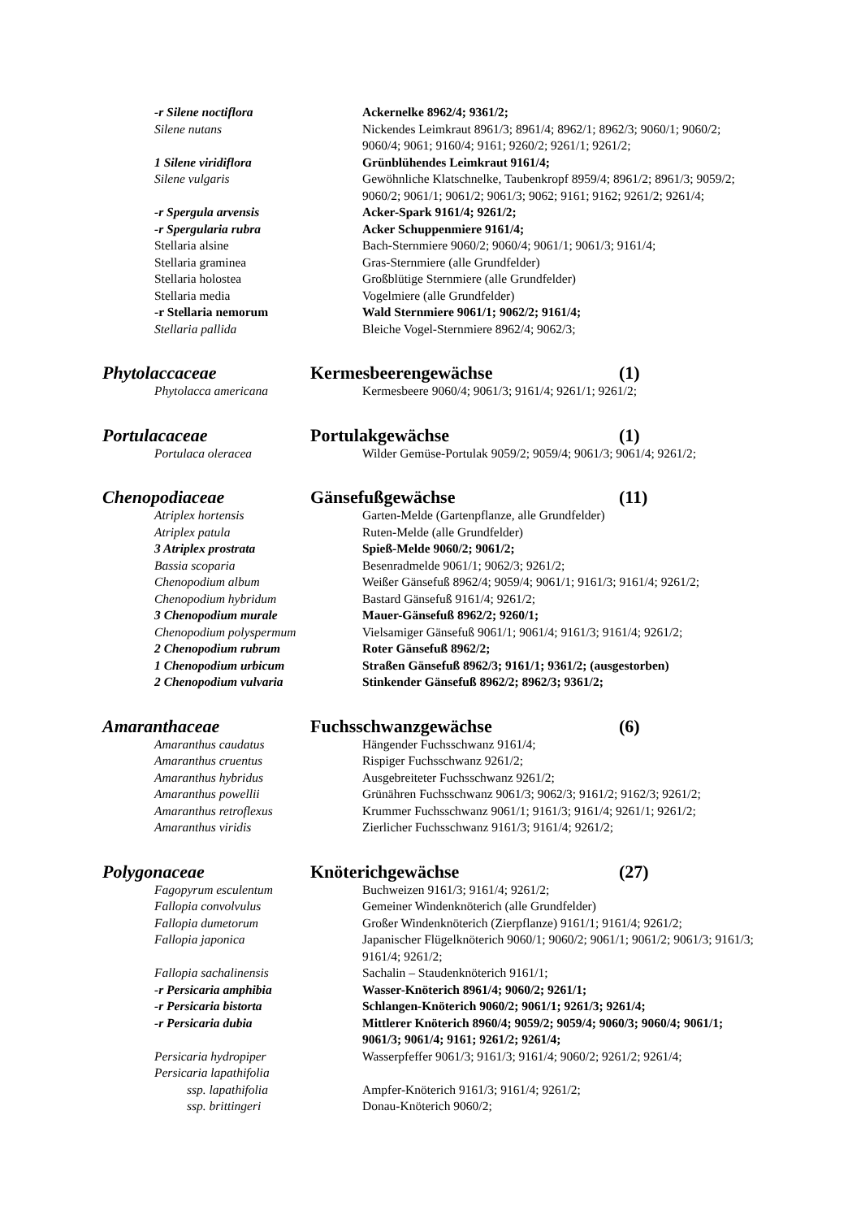-r Silene noctiflora Ackernelke 8962/4; 9361/2;
Silene nutans Nickendes Leimkraut 8961/3; 8961/4; 8962/1; 8962/3; 9060/1; 9060/2; 9060/4; 9061; 9160/4; 9161; 9260/2; 9261/1; 9261/2;
1 Silene viridiflora Grünblühendes Leimkraut 9161/4;
Silene vulgaris Gewöhnliche Klatschnelke, Taubenkropf 8959/4; 8961/2; 8961/3; 9059/2; 9060/2; 9061/1; 9061/2; 9061/3; 9062; 9161; 9162; 9261/2; 9261/4;
-r Spergula arvensis Acker-Spark 9161/4; 9261/2;
-r Spergularia rubra Acker Schuppenmiere 9161/4;
Stellaria alsine Bach-Sternmiere 9060/2; 9060/4; 9061/1; 9061/3; 9161/4;
Stellaria graminea Gras-Sternmiere (alle Grundfelder)
Stellaria holostea Großblütige Sternmiere (alle Grundfelder)
Stellaria media Vogelmiere (alle Grundfelder)
-r Stellaria nemorum Wald Sternmiere 9061/1; 9062/2; 9161/4;
Stellaria pallida Bleiche Vogel-Sternmiere 8962/4; 9062/3;
Phytolaccaceae Kermesbeerengewächse (1)
Phytolacca americana Kermesbeere 9060/4; 9061/3; 9161/4; 9261/1; 9261/2;
Portulacaceae Portulakgewächse (1)
Portulaca oleracea Wilder Gemüse-Portulak 9059/2; 9059/4; 9061/3; 9061/4; 9261/2;
Chenopodiaceae Gänsefußgewächse (11)
Atriplex hortensis Garten-Melde (Gartenpflanze, alle Grundfelder)
Atriplex patula Ruten-Melde (alle Grundfelder)
3 Atriplex prostrata Spieß-Melde 9060/2; 9061/2;
Bassia scoparia Besenradmelde 9061/1; 9062/3; 9261/2;
Chenopodium album Weißer Gänsefuß 8962/4; 9059/4; 9061/1; 9161/3; 9161/4; 9261/2;
Chenopodium hybridum Bastard Gänsefuß 9161/4; 9261/2;
3 Chenopodium murale Mauer-Gänsefuß 8962/2; 9260/1;
Chenopodium polyspermum Vielsamiger Gänsefuß 9061/1; 9061/4; 9161/3; 9161/4; 9261/2;
2 Chenopodium rubrum Roter Gänsefuß 8962/2;
1 Chenopodium urbicum Straßen Gänsefuß 8962/3; 9161/1; 9361/2; (ausgestorben)
2 Chenopodium vulvaria Stinkender Gänsefuß 8962/2; 8962/3; 9361/2;
Amaranthaceae Fuchsschwanzgewächse (6)
Amaranthus caudatus Hängender Fuchsschwanz 9161/4;
Amaranthus cruentus Rispiger Fuchsschwanz 9261/2;
Amaranthus hybridus Ausgebreiteter Fuchsschwanz 9261/2;
Amaranthus powellii Grünähren Fuchsschwanz 9061/3; 9062/3; 9161/2; 9162/3; 9261/2;
Amaranthus retroflexus Krummer Fuchsschwanz 9061/1; 9161/3; 9161/4; 9261/1; 9261/2;
Amaranthus viridis Zierlicher Fuchsschwanz 9161/3; 9161/4; 9261/2;
Polygonaceae Knöterichgewächse (27)
Fagopyrum esculentum Buchweizen 9161/3; 9161/4; 9261/2;
Fallopia convolvulus Gemeiner Windenknöterich (alle Grundfelder)
Fallopia dumetorum Großer Windenknöterich (Zierpflanze) 9161/1; 9161/4; 9261/2;
Fallopia japonica Japanischer Flügelknöterich 9060/1; 9060/2; 9061/1; 9061/2; 9061/3; 9161/3; 9161/4; 9261/2;
Fallopia sachalinensis Sachalin – Staudenknöterich 9161/1;
-r Persicaria amphibia Wasser-Knöterich 8961/4; 9060/2; 9261/1;
-r Persicaria bistorta Schlangen-Knöterich 9060/2; 9061/1; 9261/3; 9261/4;
-r Persicaria dubia Mittlerer Knöterich 8960/4; 9059/2; 9059/4; 9060/3; 9060/4; 9061/1; 9061/3; 9061/4; 9161; 9261/2; 9261/4;
Persicaria hydropiper Wasserpfeffer 9061/3; 9161/3; 9161/4; 9060/2; 9261/2; 9261/4;
Persicaria lapathifolia
ssp. lapathifolia Ampfer-Knöterich 9161/3; 9161/4; 9261/2;
ssp. brittingeri Donau-Knöterich 9060/2;